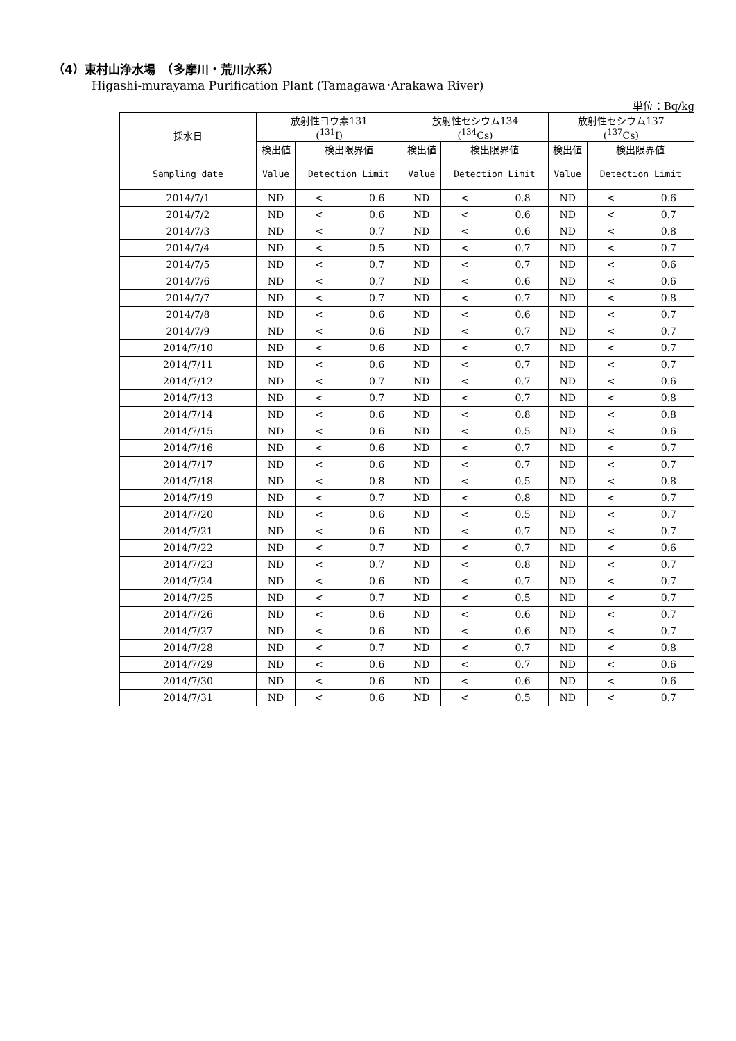（4）東村山浄水場　（多摩川・荒川水系）
Higashi-murayama Purification Plant (Tamagawa･Arakawa River)
単位：Bq/kg
| 採水日 | 放射性ヨウ素131 (<sup>131</sup>I) | | 放射性セシウム134 (<sup>134</sup>Cs) | | 放射性セシウム137 (<sup>137</sup>Cs) | |
| --- | --- | --- | --- | --- | --- | --- |
| | 検出値 | 検出限界値 | 検出値 | 検出限界値 | 検出値 | 検出限界値 |
| Sampling date | Value | Detection Limit | Value | Detection Limit | Value | Detection Limit |
| 2014/7/1 | ND | < 0.6 | ND | < 0.8 | ND | < 0.6 |
| 2014/7/2 | ND | < 0.6 | ND | < 0.6 | ND | < 0.7 |
| 2014/7/3 | ND | < 0.7 | ND | < 0.6 | ND | < 0.8 |
| 2014/7/4 | ND | < 0.5 | ND | < 0.7 | ND | < 0.7 |
| 2014/7/5 | ND | < 0.7 | ND | < 0.7 | ND | < 0.6 |
| 2014/7/6 | ND | < 0.7 | ND | < 0.6 | ND | < 0.6 |
| 2014/7/7 | ND | < 0.7 | ND | < 0.7 | ND | < 0.8 |
| 2014/7/8 | ND | < 0.6 | ND | < 0.6 | ND | < 0.7 |
| 2014/7/9 | ND | < 0.6 | ND | < 0.7 | ND | < 0.7 |
| 2014/7/10 | ND | < 0.6 | ND | < 0.7 | ND | < 0.7 |
| 2014/7/11 | ND | < 0.6 | ND | < 0.7 | ND | < 0.7 |
| 2014/7/12 | ND | < 0.7 | ND | < 0.7 | ND | < 0.6 |
| 2014/7/13 | ND | < 0.7 | ND | < 0.7 | ND | < 0.8 |
| 2014/7/14 | ND | < 0.6 | ND | < 0.8 | ND | < 0.8 |
| 2014/7/15 | ND | < 0.6 | ND | < 0.5 | ND | < 0.6 |
| 2014/7/16 | ND | < 0.6 | ND | < 0.7 | ND | < 0.7 |
| 2014/7/17 | ND | < 0.6 | ND | < 0.7 | ND | < 0.7 |
| 2014/7/18 | ND | < 0.8 | ND | < 0.5 | ND | < 0.8 |
| 2014/7/19 | ND | < 0.7 | ND | < 0.8 | ND | < 0.7 |
| 2014/7/20 | ND | < 0.6 | ND | < 0.5 | ND | < 0.7 |
| 2014/7/21 | ND | < 0.6 | ND | < 0.7 | ND | < 0.7 |
| 2014/7/22 | ND | < 0.7 | ND | < 0.7 | ND | < 0.6 |
| 2014/7/23 | ND | < 0.7 | ND | < 0.8 | ND | < 0.7 |
| 2014/7/24 | ND | < 0.6 | ND | < 0.7 | ND | < 0.7 |
| 2014/7/25 | ND | < 0.7 | ND | < 0.5 | ND | < 0.7 |
| 2014/7/26 | ND | < 0.6 | ND | < 0.6 | ND | < 0.7 |
| 2014/7/27 | ND | < 0.6 | ND | < 0.6 | ND | < 0.7 |
| 2014/7/28 | ND | < 0.7 | ND | < 0.7 | ND | < 0.8 |
| 2014/7/29 | ND | < 0.6 | ND | < 0.7 | ND | < 0.6 |
| 2014/7/30 | ND | < 0.6 | ND | < 0.6 | ND | < 0.6 |
| 2014/7/31 | ND | < 0.6 | ND | < 0.5 | ND | < 0.7 |